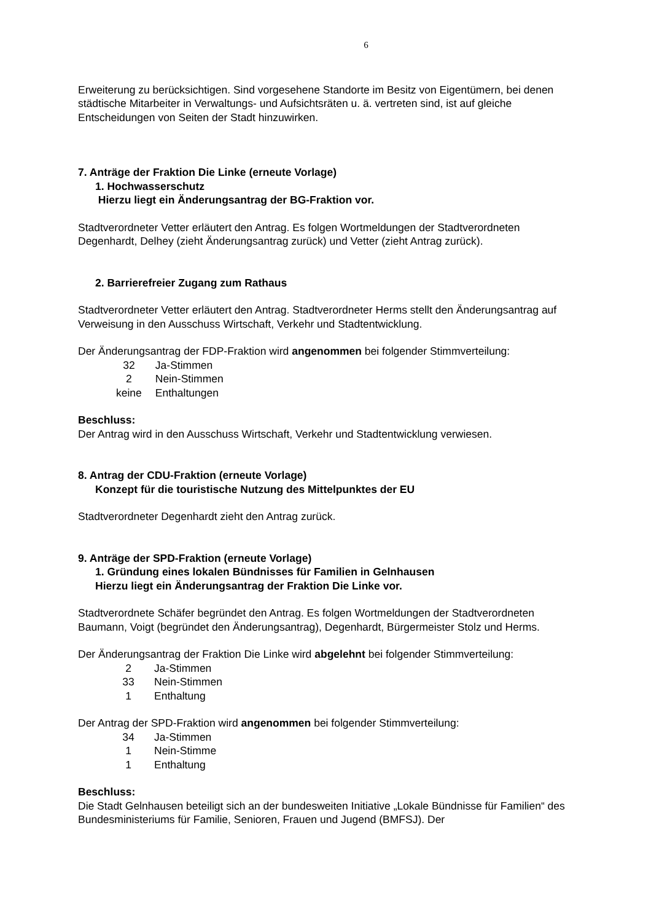6
Erweiterung zu berücksichtigen. Sind vorgesehene Standorte im Besitz von Eigentümern, bei denen städtische Mitarbeiter in Verwaltungs- und Aufsichtsräten u. ä. vertreten sind, ist auf gleiche Entscheidungen von Seiten der Stadt hinzuwirken.
7. Anträge der Fraktion Die Linke (erneute Vorlage)
1. Hochwasserschutz
Hierzu liegt ein Änderungsantrag der BG-Fraktion vor.
Stadtverordneter Vetter erläutert den Antrag. Es folgen Wortmeldungen der Stadtverordneten Degenhardt, Delhey (zieht Änderungsantrag zurück) und Vetter (zieht Antrag zurück).
2. Barrierefreier Zugang zum Rathaus
Stadtverordneter Vetter erläutert den Antrag. Stadtverordneter Herms stellt den Änderungsantrag auf Verweisung in den Ausschuss Wirtschaft, Verkehr und Stadtentwicklung.
Der Änderungsantrag der FDP-Fraktion wird angenommen bei folgender Stimmverteilung:
| 32 | Ja-Stimmen |
| 2 | Nein-Stimmen |
| keine | Enthaltungen |
Beschluss:
Der Antrag wird in den Ausschuss Wirtschaft, Verkehr und Stadtentwicklung verwiesen.
8. Antrag der CDU-Fraktion (erneute Vorlage)
Konzept für die touristische Nutzung des Mittelpunktes der EU
Stadtverordneter Degenhardt zieht den Antrag zurück.
9. Anträge der SPD-Fraktion (erneute Vorlage)
1. Gründung eines lokalen Bündnisses für Familien in Gelnhausen
Hierzu liegt ein Änderungsantrag der Fraktion Die Linke vor.
Stadtverordnete Schäfer begründet den Antrag. Es folgen Wortmeldungen der Stadtverordneten Baumann, Voigt (begründet den Änderungsantrag), Degenhardt, Bürgermeister Stolz und Herms.
Der Änderungsantrag der Fraktion Die Linke wird abgelehnt bei folgender Stimmverteilung:
| 2 | Ja-Stimmen |
| 33 | Nein-Stimmen |
| 1 | Enthaltung |
Der Antrag der SPD-Fraktion wird angenommen bei folgender Stimmverteilung:
| 34 | Ja-Stimmen |
| 1 | Nein-Stimme |
| 1 | Enthaltung |
Beschluss:
Die Stadt Gelnhausen beteiligt sich an der bundesweiten Initiative „Lokale Bündnisse für Familien“ des Bundesministeriums für Familie, Senioren, Frauen und Jugend (BMFSJ). Der